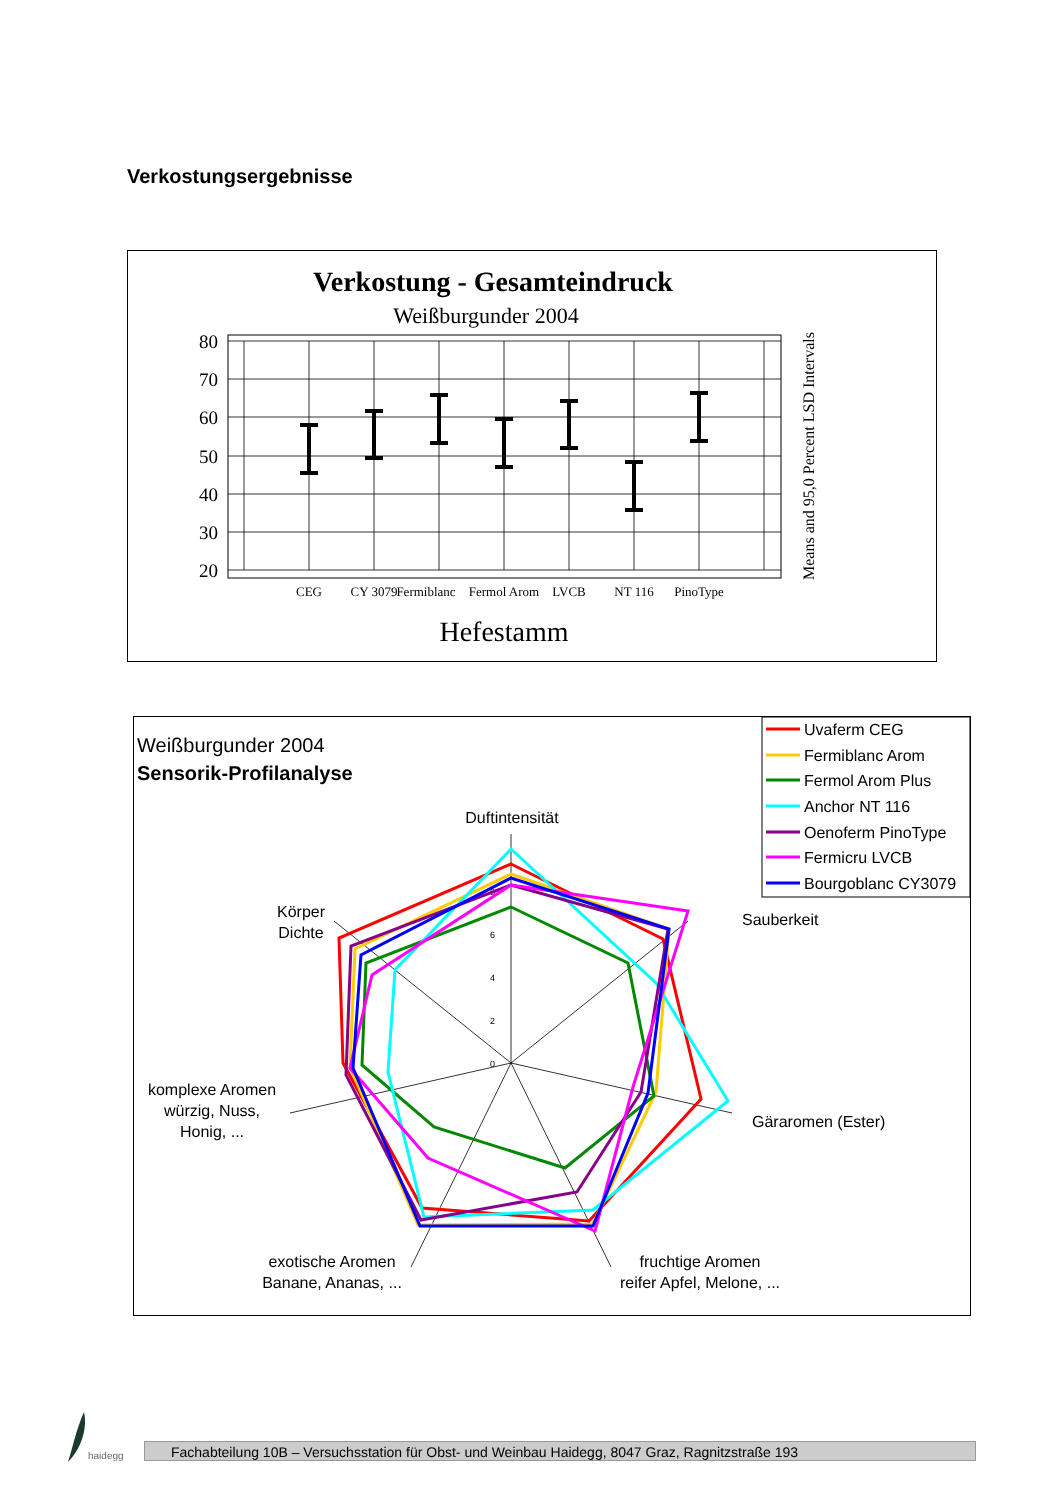Verkostungsergebnisse
Verkostung - Gesamteindruck
Weißburgunder 2004
80
70
60
50
40
30
20
CEG
CY 3079
Fermiblanc
Fermol Arom
LVCB
NT 116
PinoType
Hefestamm
Means and 95,0 Percent LSD Intervals
Weißburgunder 2004
Sensorik-Profilanalyse
Uvaferm CEG
Fermiblanc Arom
Fermol Arom Plus
Anchor NT 116
Oenoferm PinoType
Fermicru LVCB
Bourgoblanc CY3079
0
2
4
6
8
Duftintensität
Sauberkeit
Gäraromen (Ester)
fruchtige Aromen
reifer Apfel, Melone, ...
exotische Aromen
Banane, Ananas, ...
komplexe Aromen
würzig, Nuss,
Honig, ...
Körper
Dichte
haidegg
Fachabteilung 10B – Versuchsstation für Obst- und Weinbau Haidegg, 8047 Graz, Ragnitzstraße 193